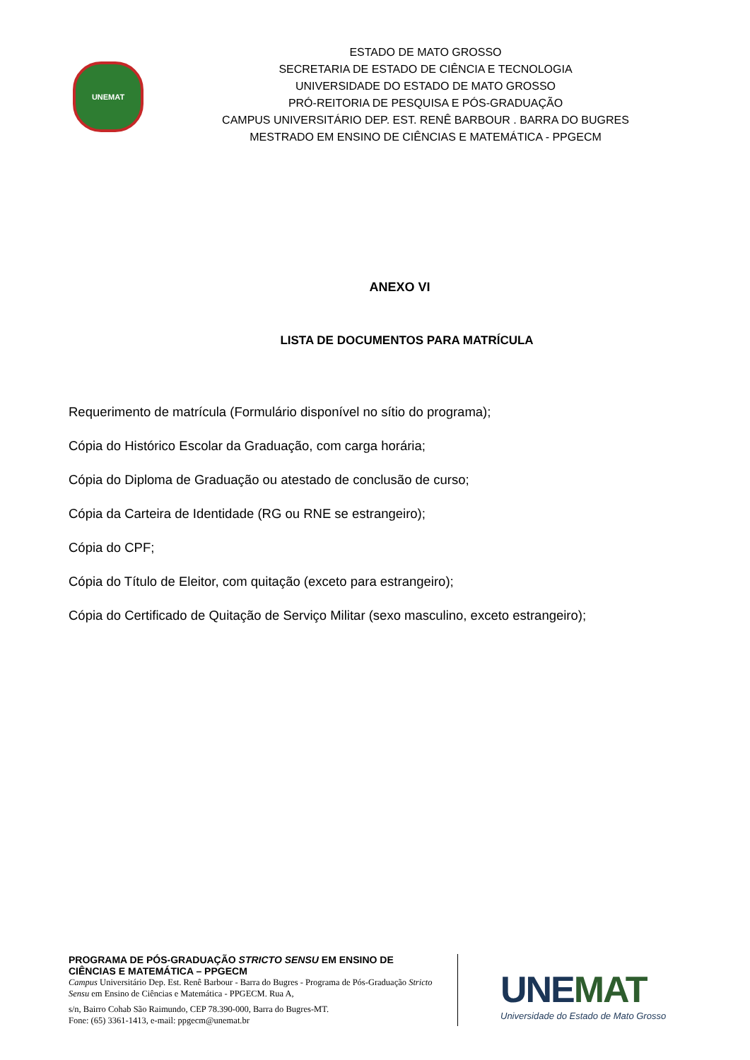UNEMAT
ESTADO DE MATO GROSSO
SECRETARIA DE ESTADO DE CIÊNCIA E TECNOLOGIA
UNIVERSIDADE DO ESTADO DE MATO GROSSO
PRÓ-REITORIA DE PESQUISA E PÓS-GRADUAÇÃO
CAMPUS UNIVERSITÁRIO DEP. EST. RENÊ BARBOUR . BARRA DO BUGRES
MESTRADO EM ENSINO DE CIÊNCIAS E MATEMÁTICA - PPGECM
ANEXO VI
LISTA DE DOCUMENTOS PARA MATRÍCULA
Requerimento de matrícula (Formulário disponível no sítio do programa);
Cópia do Histórico Escolar da Graduação, com carga horária;
Cópia do Diploma de Graduação ou atestado de conclusão de curso;
Cópia da Carteira de Identidade (RG ou RNE se estrangeiro);
Cópia do CPF;
Cópia do Título de Eleitor, com quitação (exceto para estrangeiro);
Cópia do Certificado de Quitação de Serviço Militar (sexo masculino, exceto estrangeiro);
PROGRAMA DE PÓS-GRADUAÇÃO STRICTO SENSU EM ENSINO DE CIÊNCIAS E MATEMÁTICA – PPGECM
Campus Universitário Dep. Est. Renê Barbour - Barra do Bugres - Programa de Pós-Graduação Stricto Sensu em Ensino de Ciências e Matemática - PPGECM. Rua A,
s/n, Bairro Cohab São Raimundo, CEP 78.390-000, Barra do Bugres-MT.
Fone: (65) 3361-1413, e-mail: ppgecm@unemat.br
UNEMAT
Universidade do Estado de Mato Grosso